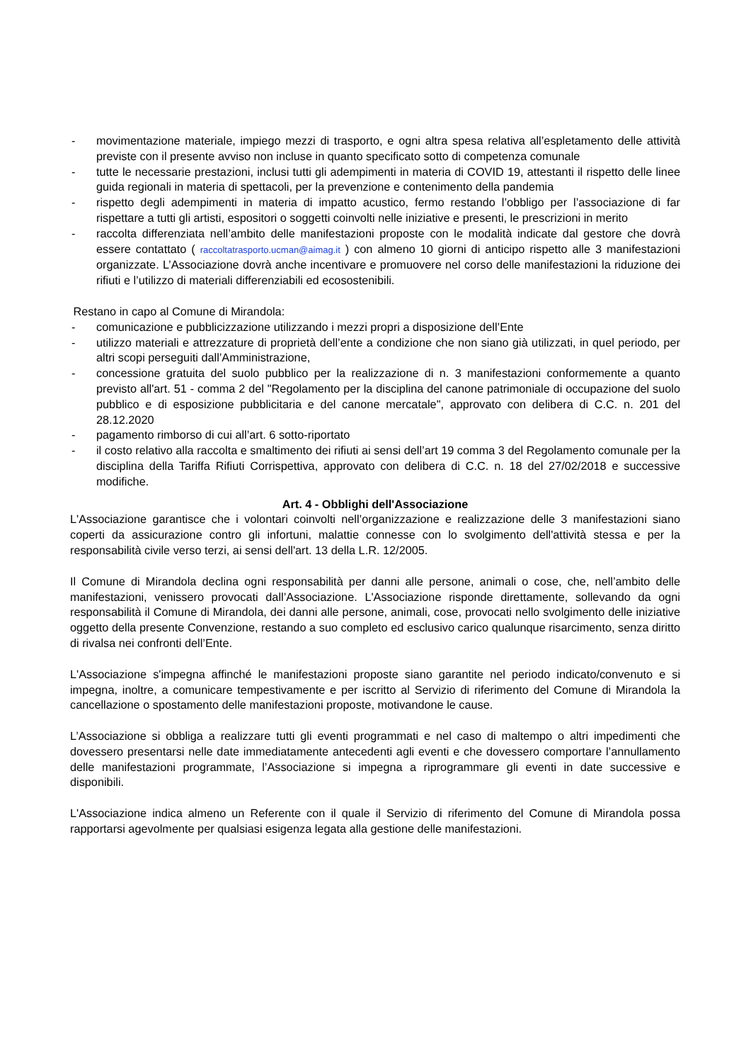- movimentazione materiale, impiego mezzi di trasporto, e ogni altra spesa relativa all’espletamento delle attività previste con il presente avviso non incluse in quanto specificato sotto di competenza comunale
- tutte le necessarie prestazioni, inclusi tutti gli adempimenti in materia di COVID 19, attestanti il rispetto delle linee guida regionali in materia di spettacoli, per la prevenzione e contenimento della pandemia
- rispetto degli adempimenti in materia di impatto acustico, fermo restando l’obbligo per l’associazione di far rispettare a tutti gli artisti, espositori o soggetti coinvolti nelle iniziative e presenti, le prescrizioni in merito
- raccolta differenziata nell’ambito delle manifestazioni proposte con le modalità indicate dal gestore che dovrà essere contattato ( raccoltatrasporto.ucman@aimag.it ) con almeno 10 giorni di anticipo rispetto alle 3 manifestazioni organizzate. L’Associazione dovrà anche incentivare e promuovere nel corso delle manifestazioni la riduzione dei rifiuti e l’utilizzo di materiali differenziabili ed ecosostenibili.
Restano in capo al Comune di Mirandola:
- comunicazione e pubblicizzazione utilizzando i mezzi propri a disposizione dell’Ente
- utilizzo materiali e attrezzature di proprietà dell’ente a condizione che non siano già utilizzati, in quel periodo, per altri scopi perseguiti dall’Amministrazione,
- concessione gratuita del suolo pubblico per la realizzazione di n. 3 manifestazioni conformemente a quanto previsto all'art. 51 - comma 2 del "Regolamento per la disciplina del canone patrimoniale di occupazione del suolo pubblico e di esposizione pubblicitaria e del canone mercatale", approvato con delibera di C.C. n. 201 del 28.12.2020
- pagamento rimborso di cui all’art. 6 sotto-riportato
- il costo relativo alla raccolta e smaltimento dei rifiuti ai sensi dell’art 19 comma 3 del Regolamento comunale per la disciplina della Tariffa Rifiuti Corrispettiva, approvato con delibera di C.C. n. 18 del 27/02/2018 e successive modifiche.
Art. 4 - Obblighi dell'Associazione
L'Associazione garantisce che i volontari coinvolti nell’organizzazione e realizzazione delle 3 manifestazioni siano coperti da assicurazione contro gli infortuni, malattie connesse con lo svolgimento dell'attività stessa e per la responsabilità civile verso terzi, ai sensi dell'art. 13 della L.R. 12/2005.
Il Comune di Mirandola declina ogni responsabilità per danni alle persone, animali o cose, che, nell’ambito delle manifestazioni, venissero provocati dall’Associazione. L'Associazione risponde direttamente, sollevando da ogni responsabilità il Comune di Mirandola, dei danni alle persone, animali, cose, provocati nello svolgimento delle iniziative oggetto della presente Convenzione, restando a suo completo ed esclusivo carico qualunque risarcimento, senza diritto di rivalsa nei confronti dell’Ente.
L'Associazione s'impegna affinché le manifestazioni proposte siano garantite nel periodo indicato/convenuto e si impegna, inoltre, a comunicare tempestivamente e per iscritto al Servizio di riferimento del Comune di Mirandola la cancellazione o spostamento delle manifestazioni proposte, motivandone le cause.
L’Associazione si obbliga a realizzare tutti gli eventi programmati e nel caso di maltempo o altri impedimenti che dovessero presentarsi nelle date immediatamente antecedenti agli eventi e che dovessero comportare l’annullamento delle manifestazioni programmate, l’Associazione si impegna a riprogrammare gli eventi in date successive e disponibili.
L'Associazione indica almeno un Referente con il quale il Servizio di riferimento del Comune di Mirandola possa rapportarsi agevolmente per qualsiasi esigenza legata alla gestione delle manifestazioni.